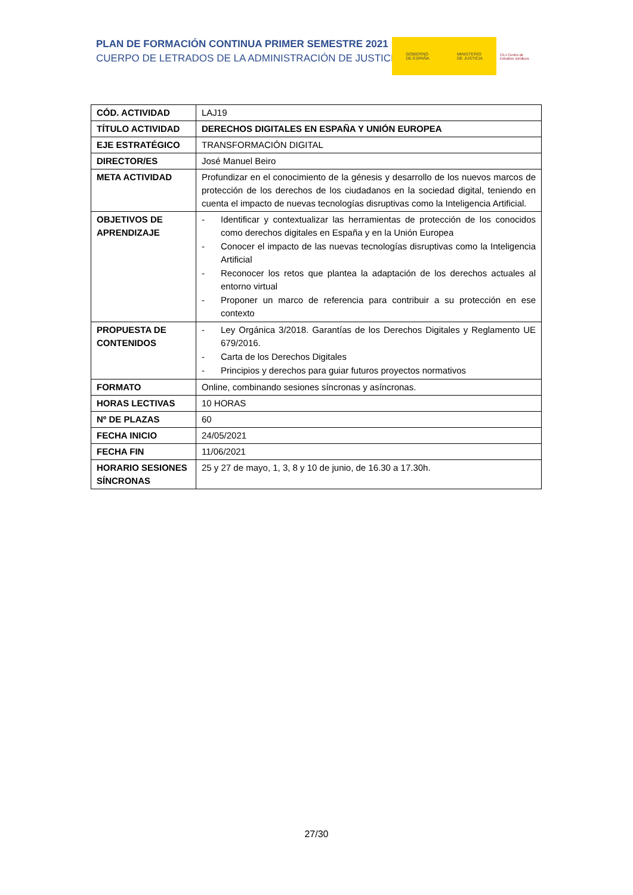PLAN DE FORMACIÓN CONTINUA PRIMER SEMESTRE 2021
CUERPO DE LETRADOS DE LA ADMINISTRACIÓN DE JUSTICIA
GOBIERNO
DE ESPAÑA MINISTERIO
DE JUSTICIA
CEJ Centro de Estudios Jurídicos
| CÓD. ACTIVIDAD | LAJ19 |
| TÍTULO ACTIVIDAD | DERECHOS DIGITALES EN ESPAÑA Y UNIÓN EUROPEA |
| EJE ESTRATÉGICO | TRANSFORMACIÓN DIGITAL |
| DIRECTOR/ES | José Manuel Beiro |
| META ACTIVIDAD | Profundizar en el conocimiento de la génesis y desarrollo de los nuevos marcos de protección de los derechos de los ciudadanos en la sociedad digital, teniendo en cuenta el impacto de nuevas tecnologías disruptivas como la Inteligencia Artificial. |
| OBJETIVOS DE APRENDIZAJE | - Identificar y contextualizar las herramientas de protección de los conocidos como derechos digitales en España y en la Unión Europea - Conocer el impacto de las nuevas tecnologías disruptivas como la Inteligencia Artificial - Reconocer los retos que plantea la adaptación de los derechos actuales al entorno virtual - Proponer un marco de referencia para contribuir a su protección en ese contexto |
| PROPUESTA DE CONTENIDOS | - Ley Orgánica 3/2018. Garantías de los Derechos Digitales y Reglamento UE 679/2016. - Carta de los Derechos Digitales - Principios y derechos para guiar futuros proyectos normativos |
| FORMATO | Online, combinando sesiones síncronas y asíncronas. |
| HORAS LECTIVAS | 10 HORAS |
| Nº DE PLAZAS | 60 |
| FECHA INICIO | 24/05/2021 |
| FECHA FIN | 11/06/2021 |
| HORARIO SESIONES SÍNCRONAS | 25 y 27 de mayo, 1, 3, 8 y 10 de junio, de 16.30 a 17.30h. |
27/30